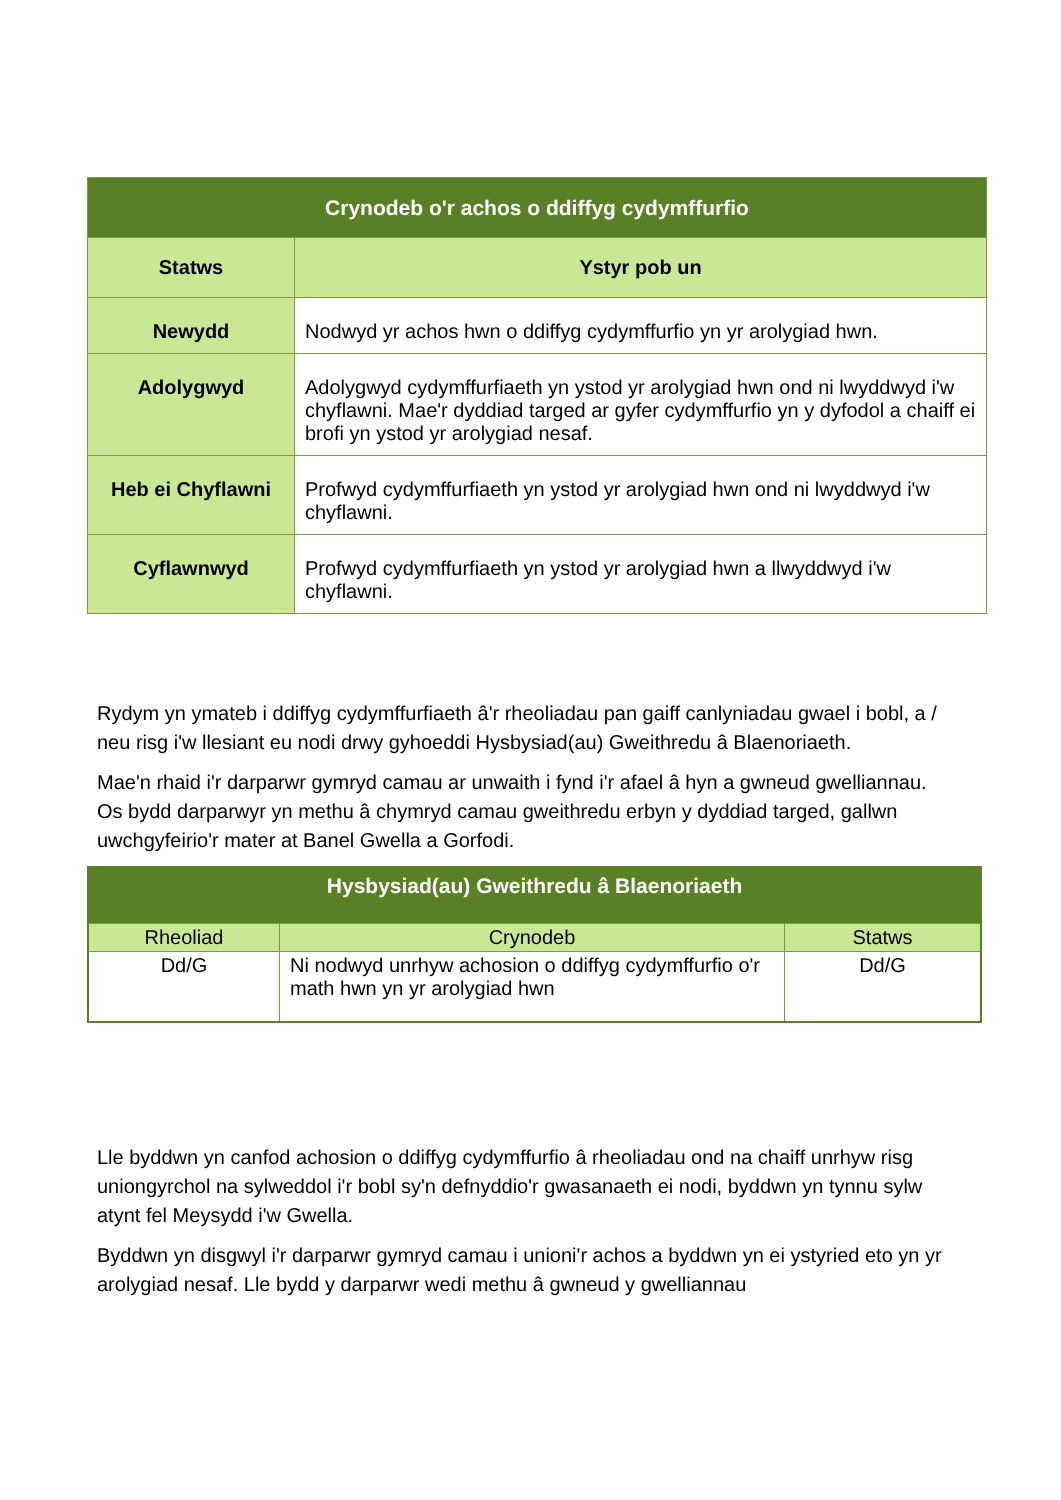| Crynodeb o'r achos o ddiffyg cydymffurfio | |
| --- | --- |
| Statws | Ystyr pob un |
| Newydd | Nodwyd yr achos hwn o ddiffyg cydymffurfio yn yr arolygiad hwn. |
| Adolygwyd | Adolygwyd cydymffurfiaeth yn ystod yr arolygiad hwn ond ni lwyddwyd i'w chyflawni. Mae'r dyddiad targed ar gyfer cydymffurfio yn y dyfodol a chaiff ei brofi yn ystod yr arolygiad nesaf. |
| Heb ei Chyflawni | Profwyd cydymffurfiaeth yn ystod yr arolygiad hwn ond ni lwyddwyd i'w chyflawni. |
| Cyflawnwyd | Profwyd cydymffurfiaeth yn ystod yr arolygiad hwn a llwyddwyd i'w chyflawni. |
Rydym yn ymateb i ddiffyg cydymffurfiaeth â'r rheoliadau pan gaiff canlyniadau gwael i bobl, a / neu risg i'w llesiant eu nodi drwy gyhoeddi Hysbysiad(au) Gweithredu â Blaenoriaeth.
Mae'n rhaid i'r darparwr gymryd camau ar unwaith i fynd i'r afael â hyn a gwneud gwelliannau. Os bydd darparwyr yn methu â chymryd camau gweithredu erbyn y dyddiad targed, gallwn uwchgyfeirio'r mater at Banel Gwella a Gorfodi.
| Hysbysiad(au) Gweithredu â Blaenoriaeth | | |
| --- | --- | --- |
| Rheoliad | Crynodeb | Statws |
| Dd/G | Ni nodwyd unrhyw achosion o ddiffyg cydymffurfio o'r math hwn yn yr arolygiad hwn | Dd/G |
Lle byddwn yn canfod achosion o ddiffyg cydymffurfio â rheoliadau ond na chaiff unrhyw risg uniongyrchol na sylweddol i'r bobl sy'n defnyddio'r gwasanaeth ei nodi, byddwn yn tynnu sylw atynt fel Meysydd i'w Gwella.
Byddwn yn disgwyl i'r darparwr gymryd camau i unioni'r achos a byddwn yn ei ystyried eto yn yr arolygiad nesaf. Lle bydd y darparwr wedi methu â gwneud y gwelliannau